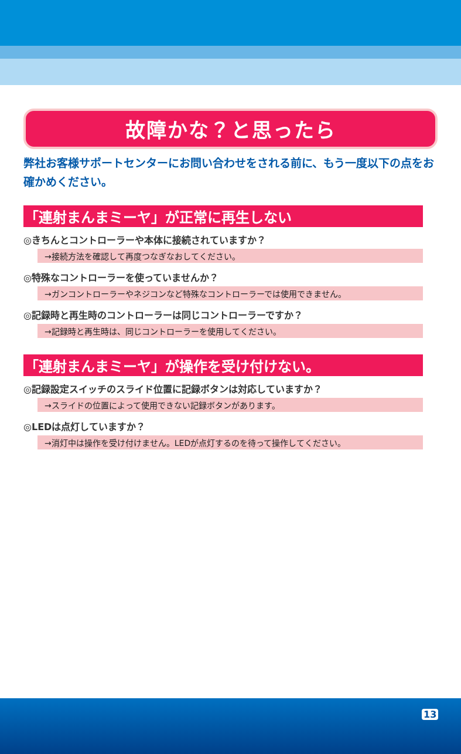故障かな？と思ったら
弊社お客様サポートセンターにお問い合わせをされる前に、もう一度以下の点をお確かめください。
「連射まんまミーヤ」が正常に再生しない
◎きちんとコントローラーや本体に接続されていますか？
→接続方法を確認して再度つなぎなおしてください。
◎特殊なコントローラーを使っていませんか？
→ガンコントローラーやネジコンなど特殊なコントローラーでは使用できません。
◎記録時と再生時のコントローラーは同じコントローラーですか？
→記録時と再生時は、同じコントローラーを使用してください。
「連射まんまミーヤ」が操作を受け付けない。
◎記録設定スイッチのスライド位置に記録ボタンは対応していますか？
→スライドの位置によって使用できない記録ボタンがあります。
◎LEDは点灯していますか？
→消灯中は操作を受け付けません。LEDが点灯するのを待って操作してください。
13